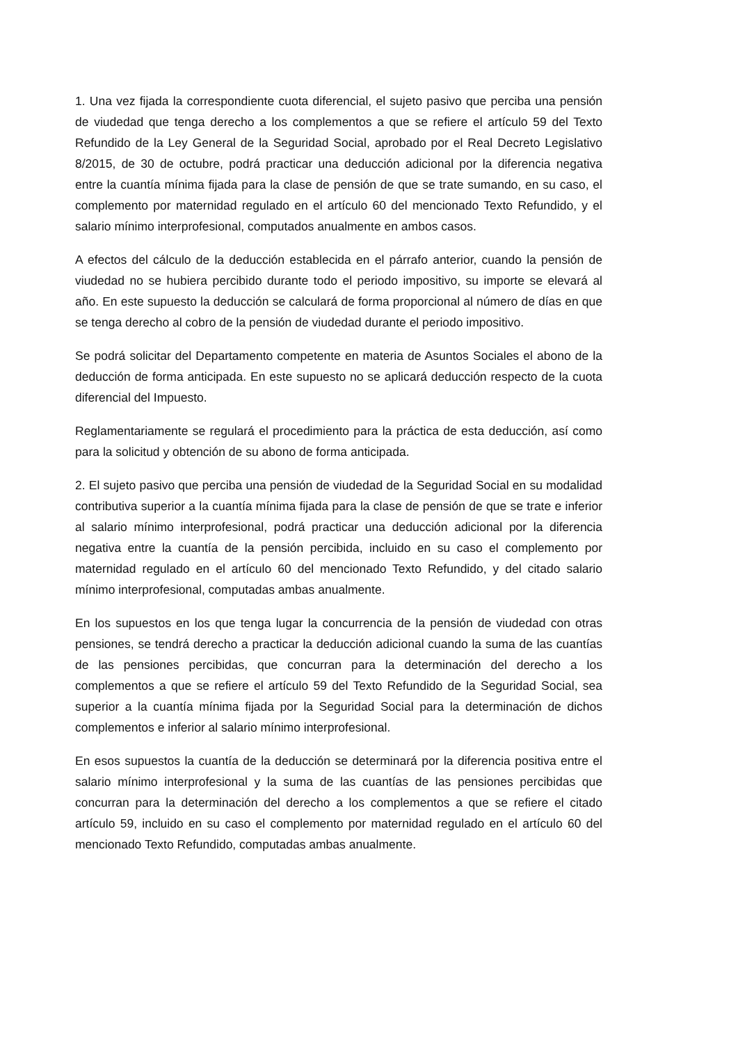1. Una vez fijada la correspondiente cuota diferencial, el sujeto pasivo que perciba una pensión de viudedad que tenga derecho a los complementos a que se refiere el artículo 59 del Texto Refundido de la Ley General de la Seguridad Social, aprobado por el Real Decreto Legislativo 8/2015, de 30 de octubre, podrá practicar una deducción adicional por la diferencia negativa entre la cuantía mínima fijada para la clase de pensión de que se trate sumando, en su caso, el complemento por maternidad regulado en el artículo 60 del mencionado Texto Refundido, y el salario mínimo interprofesional, computados anualmente en ambos casos.
A efectos del cálculo de la deducción establecida en el párrafo anterior, cuando la pensión de viudedad no se hubiera percibido durante todo el periodo impositivo, su importe se elevará al año. En este supuesto la deducción se calculará de forma proporcional al número de días en que se tenga derecho al cobro de la pensión de viudedad durante el periodo impositivo.
Se podrá solicitar del Departamento competente en materia de Asuntos Sociales el abono de la deducción de forma anticipada. En este supuesto no se aplicará deducción respecto de la cuota diferencial del Impuesto.
Reglamentariamente se regulará el procedimiento para la práctica de esta deducción, así como para la solicitud y obtención de su abono de forma anticipada.
2. El sujeto pasivo que perciba una pensión de viudedad de la Seguridad Social en su modalidad contributiva superior a la cuantía mínima fijada para la clase de pensión de que se trate e inferior al salario mínimo interprofesional, podrá practicar una deducción adicional por la diferencia negativa entre la cuantía de la pensión percibida, incluido en su caso el complemento por maternidad regulado en el artículo 60 del mencionado Texto Refundido, y del citado salario mínimo interprofesional, computadas ambas anualmente.
En los supuestos en los que tenga lugar la concurrencia de la pensión de viudedad con otras pensiones, se tendrá derecho a practicar la deducción adicional cuando la suma de las cuantías de las pensiones percibidas, que concurran para la determinación del derecho a los complementos a que se refiere el artículo 59 del Texto Refundido de la Seguridad Social, sea superior a la cuantía mínima fijada por la Seguridad Social para la determinación de dichos complementos e inferior al salario mínimo interprofesional.
En esos supuestos la cuantía de la deducción se determinará por la diferencia positiva entre el salario mínimo interprofesional y la suma de las cuantías de las pensiones percibidas que concurran para la determinación del derecho a los complementos a que se refiere el citado artículo 59, incluido en su caso el complemento por maternidad regulado en el artículo 60 del mencionado Texto Refundido, computadas ambas anualmente.